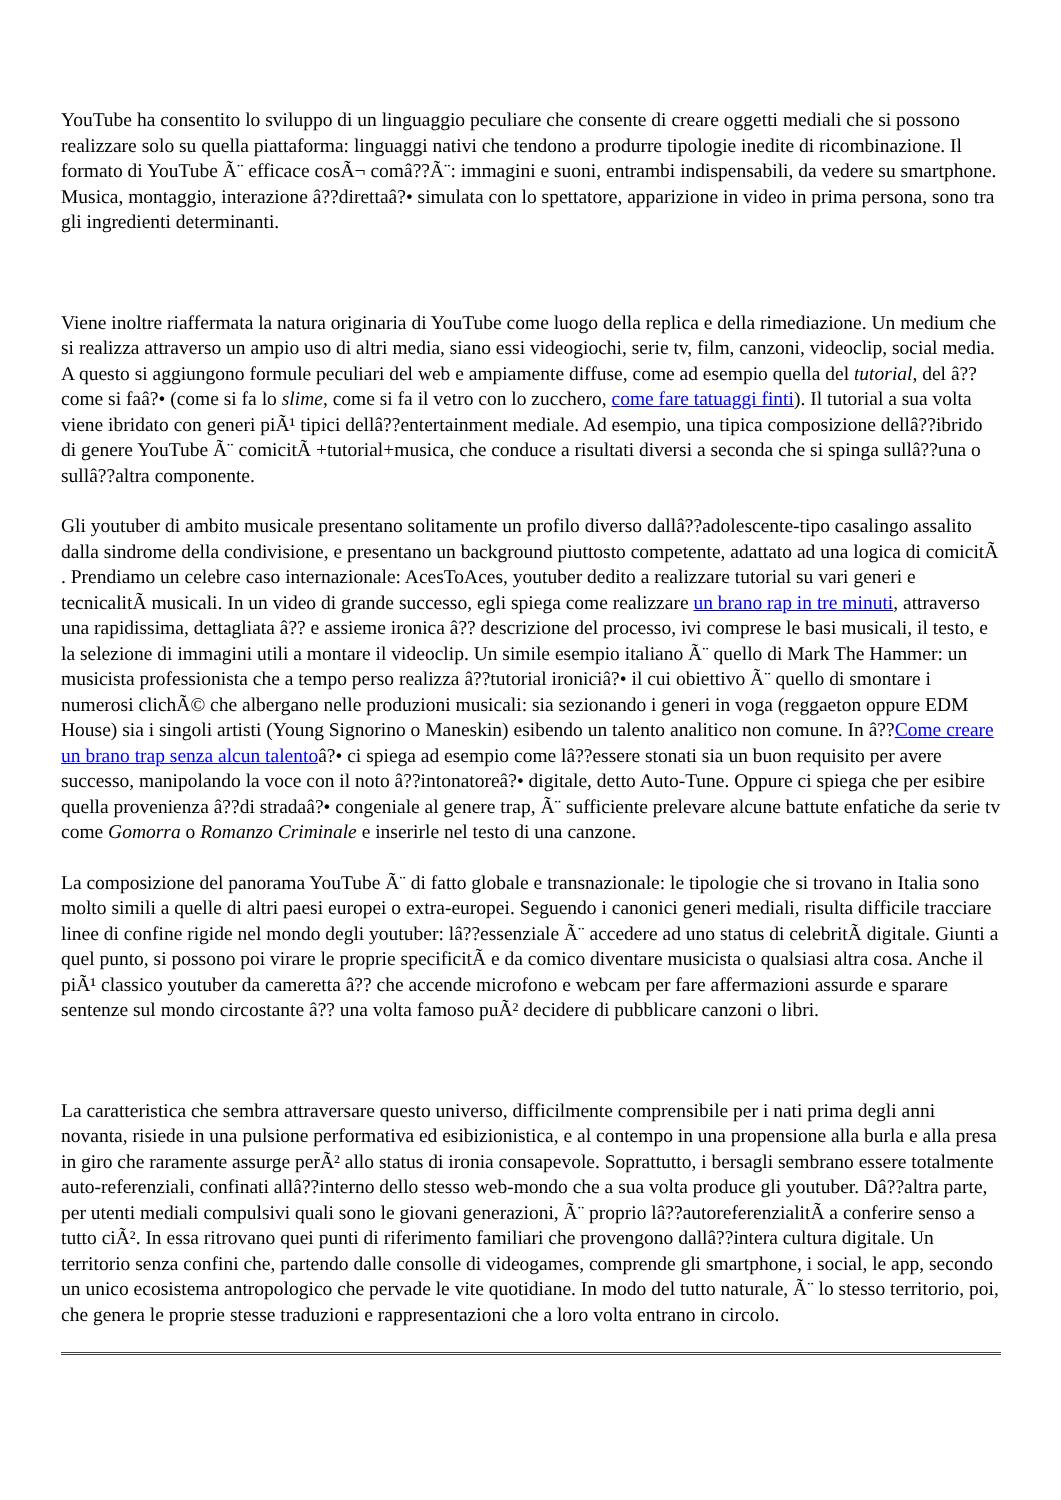YouTube ha consentito lo sviluppo di un linguaggio peculiare che consente di creare oggetti mediali che si possono realizzare solo su quella piattaforma: linguaggi nativi che tendono a produrre tipologie inedite di ricombinazione. Il formato di YouTube Ã¨ efficace cosÃ¬ comâ??Ã¨: immagini e suoni, entrambi indispensabili, da vedere su smartphone. Musica, montaggio, interazione â??direttaâ?• simulata con lo spettatore, apparizione in video in prima persona, sono tra gli ingredienti determinanti.
Viene inoltre riaffermata la natura originaria di YouTube come luogo della replica e della rimediazione. Un medium che si realizza attraverso un ampio uso di altri media, siano essi videogiochi, serie tv, film, canzoni, videoclip, social media. A questo si aggiungono formule peculiari del web e ampiamente diffuse, come ad esempio quella del tutorial, del â??come si faâ?• (come si fa lo slime, come si fa il vetro con lo zucchero, come fare tatuaggi finti). Il tutorial a sua volta viene ibridato con generi piÃ¹ tipici dellâ??entertainment mediale. Ad esempio, una tipica composizione dellâ??ibrido di genere YouTube Ã¨ comicitÃ +tutorial+musica, che conduce a risultati diversi a seconda che si spinga sullâ??una o sullâ??altra componente.
Gli youtuber di ambito musicale presentano solitamente un profilo diverso dallâ??adolescente-tipo casalingo assalito dalla sindrome della condivisione, e presentano un background piuttosto competente, adattato ad una logica di comicitÃ . Prendiamo un celebre caso internazionale: AcesToAces, youtuber dedito a realizzare tutorial su vari generi e tecnicalitÃ musicali. In un video di grande successo, egli spiega come realizzare un brano rap in tre minuti, attraverso una rapidissima, dettagliata â?? e assieme ironica â?? descrizione del processo, ivi comprese le basi musicali, il testo, e la selezione di immagini utili a montare il videoclip. Un simile esempio italiano Ã¨ quello di Mark The Hammer: un musicista professionista che a tempo perso realizza â??tutorial ironiciâ?• il cui obiettivo Ã¨ quello di smontare i numerosi clichÃ© che albergano nelle produzioni musicali: sia sezionando i generi in voga (reggaeton oppure EDM House) sia i singoli artisti (Young Signorino o Maneskin) esibendo un talento analitico non comune. In â??Come creare un brano trap senza alcun talentoâ?• ci spiega ad esempio come lâ??essere stonati sia un buon requisito per avere successo, manipolando la voce con il noto â??intonatoreâ?• digitale, detto Auto-Tune. Oppure ci spiega che per esibire quella provenienza â??di stradaâ?• congeniale al genere trap, Ã¨ sufficiente prelevare alcune battute enfatiche da serie tv come Gomorra o Romanzo Criminale e inserirle nel testo di una canzone.
La composizione del panorama YouTube Ã¨ di fatto globale e transnazionale: le tipologie che si trovano in Italia sono molto simili a quelle di altri paesi europei o extra-europei. Seguendo i canonici generi mediali, risulta difficile tracciare linee di confine rigide nel mondo degli youtuber: lâ??essenziale Ã¨ accedere ad uno status di celebritÃ digitale. Giunti a quel punto, si possono poi virare le proprie specificitÃ e da comico diventare musicista o qualsiasi altra cosa. Anche il piÃ¹ classico youtuber da cameretta â?? che accende microfono e webcam per fare affermazioni assurde e sparare sentenze sul mondo circostante â?? una volta famoso puÃ² decidere di pubblicare canzoni o libri.
La caratteristica che sembra attraversare questo universo, difficilmente comprensibile per i nati prima degli anni novanta, risiede in una pulsione performativa ed esibizionistica, e al contempo in una propensione alla burla e alla presa in giro che raramente assurge perÃ² allo status di ironia consapevole. Soprattutto, i bersagli sembrano essere totalmente auto-referenziali, confinati allâ??interno dello stesso web-mondo che a sua volta produce gli youtuber. Dâ??altra parte, per utenti mediali compulsivi quali sono le giovani generazioni, Ã¨ proprio lâ??autoreferenzialitÃ a conferire senso a tutto ciÃ². In essa ritrovano quei punti di riferimento familiari che provengono dallâ??intera cultura digitale. Un territorio senza confini che, partendo dalle consolle di videogames, comprende gli smartphone, i social, le app, secondo un unico ecosistema antropologico che pervade le vite quotidiane. In modo del tutto naturale, Ã¨ lo stesso territorio, poi, che genera le proprie stesse traduzioni e rappresentazioni che a loro volta entrano in circolo.